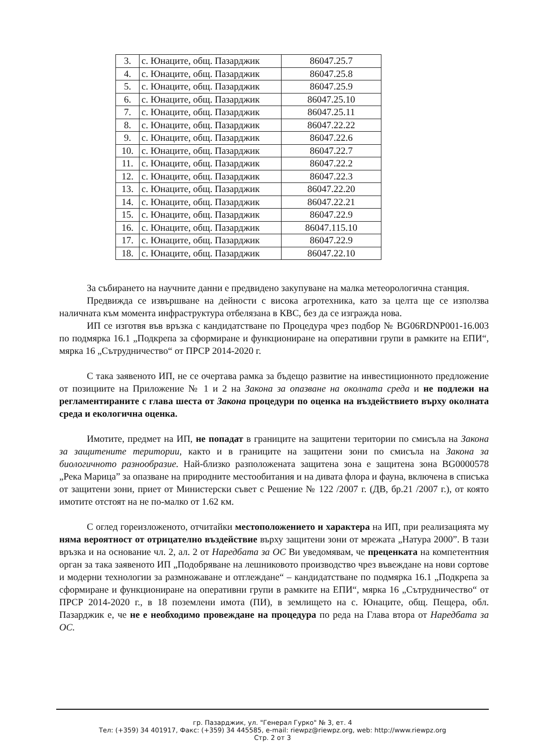| 3. | с. Юнаците, общ. Пазарджик | 86047.25.7 |
| 4. | с. Юнаците, общ. Пазарджик | 86047.25.8 |
| 5. | с. Юнаците, общ. Пазарджик | 86047.25.9 |
| 6. | с. Юнаците, общ. Пазарджик | 86047.25.10 |
| 7. | с. Юнаците, общ. Пазарджик | 86047.25.11 |
| 8. | с. Юнаците, общ. Пазарджик | 86047.22.22 |
| 9. | с. Юнаците, общ. Пазарджик | 86047.22.6 |
| 10. | с. Юнаците, общ. Пазарджик | 86047.22.7 |
| 11. | с. Юнаците, общ. Пазарджик | 86047.22.2 |
| 12. | с. Юнаците, общ. Пазарджик | 86047.22.3 |
| 13. | с. Юнаците, общ. Пазарджик | 86047.22.20 |
| 14. | с. Юнаците, общ. Пазарджик | 86047.22.21 |
| 15. | с. Юнаците, общ. Пазарджик | 86047.22.9 |
| 16. | с. Юнаците, общ. Пазарджик | 86047.115.10 |
| 17. | с. Юнаците, общ. Пазарджик | 86047.22.9 |
| 18. | с. Юнаците, общ. Пазарджик | 86047.22.10 |
За събирането на научните данни е предвидено закупуване на малка метеорологична станция.
Предвижда се извършване на дейности с висока агротехника, като за целта ще се използва наличната към момента инфраструктура отбелязана в КВС, без да се изгражда нова.
ИП се изготвя във връзка с кандидатстване по Процедура чрез подбор № BG06RDNP001-16.003 по подмярка 16.1 „Подкрепа за сформиране и функциониране на оперативни групи в рамките на ЕПИ“, мярка 16 „Сътрудничество“ от ПРСР 2014-2020 г.
С така заявеното ИП, не се очертава рамка за бъдещо развитие на инвестиционното предложение от позициите на Приложение № 1 и 2 на Закона за опазване на околната среда и не подлежи на регламентираните с глава шеста от Закона процедури по оценка на въздействието върху околната среда и екологична оценка.
Имотите, предмет на ИП, не попадат в границите на защитени територии по смисъла на Закона за защитените територии, както и в границите на защитени зони по смисъла на Закона за биологичното разнообразие. Най-близко разположената защитена зона е защитена зона BG0000578 „Река Марица” за опазване на природните местообитания и на дивата флора и фауна, включена в списъка от защитени зони, приет от Министерски съвет с Решение № 122 /2007 г. (ДВ, бр.21 /2007 г.), от която имотите отстоят на не по-малко от 1.62 км.
С оглед гореизложеното, отчитайки местоположението и характера на ИП, при реализацията му няма вероятност от отрицателно въздействие върху защитени зони от мрежата „Натура 2000”. В тази връзка и на основание чл. 2, ал. 2 от Наредбата за ОС Ви уведомявам, че преценката на компетентния орган за така заявеното ИП „Подобряване на лешниковото производство чрез въвеждане на нови сортове и модерни технологии за размножаване и отглеждане“ – кандидатстване по подмярка 16.1 „Подкрепа за сформиране и функциониране на оперативни групи в рамките на ЕПИ“, мярка 16 „Сътрудничество“ от ПРСР 2014-2020 г., в 18 поземлени имота (ПИ), в землището на с. Юнаците, общ. Пещера, обл. Пазарджик е, че не е необходимо провеждане на процедура по реда на Глава втора от Наредбата за ОС.
гр. Пазарджик, ул. "Генерал Гурко" № 3, ет. 4
Тел: (+359) 34 401917, Факс: (+359) 34 445585, e-mail: riewpz@riewpz.org, web: http://www.riewpz.org
Стр. 2 от 3